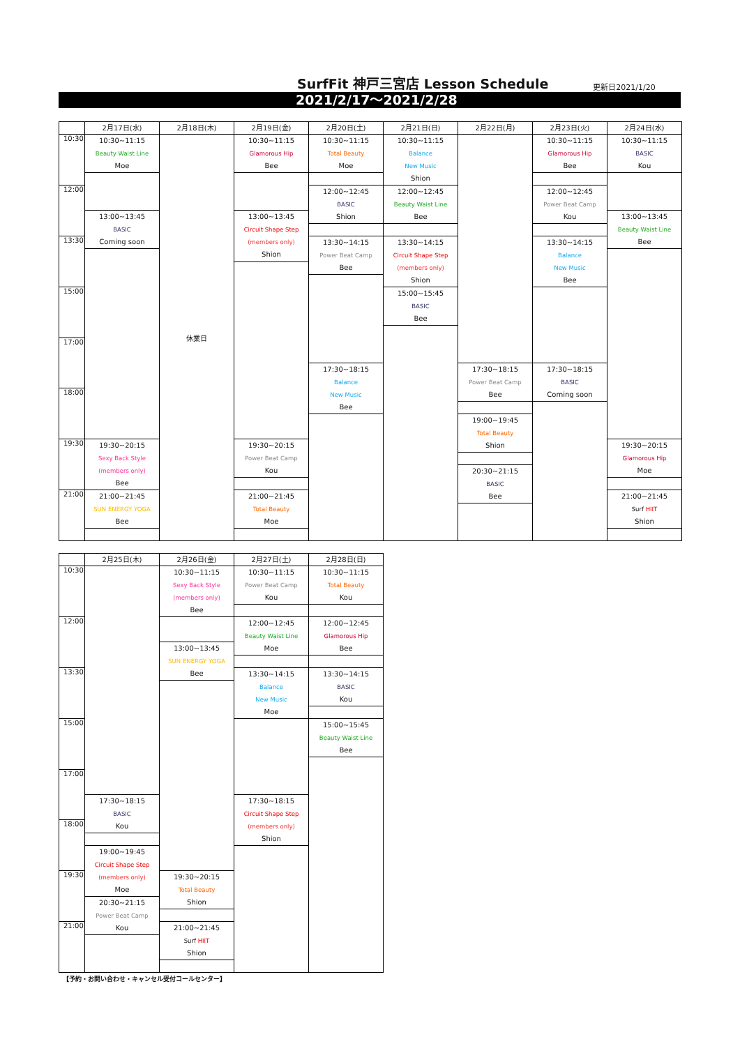SurfFit 神戸三宮店 Lesson Schedule
更新日2021/1/20
2021/2/17〜2021/2/28
| | 2月17日(水) | 2月18日(木) | 2月19日(金) | 2月20日(土) | 2月21日(日) | 2月22日(月) | 2月23日(火) | 2月24日(水) |
| --- | --- | --- | --- | --- | --- | --- | --- | --- |
| 10:30 | 10:30~11:15 Beauty Waist Line Moe | 休業日 | 10:30~11:15 Glamorous Hip Bee | 10:30~11:15 Total Beauty Moe | 10:30~11:15 Balance New Music Shion | | 10:30~11:15 Glamorous Hip Bee | 10:30~11:15 BASIC Kou |
| 12:00 | | | | 12:00~12:45 BASIC Shion | 12:00~12:45 Beauty Waist Line Bee | | 12:00~12:45 Power Beat Camp Kou | |
| | 13:00~13:45 BASIC Coming soon | | 13:00~13:45 Circuit Shape Step (members only) Shion | | | | | 13:00~13:45 Beauty Waist Line Bee |
| 13:30 | | | | 13:30~14:15 Power Beat Camp Bee | 13:30~14:15 Circuit Shape Step (members only) Shion | | 13:30~14:15 Balance New Music Bee | |
| 15:00 | | | | | 15:00~15:45 BASIC Bee | | | |
| 17:00 | | | | | | | | |
| | | | | 17:30~18:15 Balance New Music Bee | | 17:30~18:15 Power Beat Camp Bee | 17:30~18:15 BASIC Coming soon | |
| 18:00 | | | | | | | | |
| | | | | | | 19:00~19:45 Total Beauty Shion | | |
| 19:30 | 19:30~20:15 Sexy Back Style (members only) Bee | | 19:30~20:15 Power Beat Camp Kou | | | | | 19:30~20:15 Glamorous Hip Moe |
| | | | | | | 20:30~21:15 BASIC Bee | | |
| 21:00 | 21:00~21:45 SUN ENERGY YOGA Bee | | 21:00~21:45 Total Beauty Moe | | | | | 21:00~21:45 Surf HIIT Shion |
| | 2月25日(木) | 2月26日(金) | 2月27日(土) | 2月28日(日) |
| --- | --- | --- | --- | --- |
| 10:30 | | 10:30~11:15 Sexy Back Style (members only) Bee | 10:30~11:15 Power Beat Camp Kou | 10:30~11:15 Total Beauty Kou |
| 12:00 | | | 12:00~12:45 Beauty Waist Line Moe | 12:00~12:45 Glamorous Hip Bee |
| | | 13:00~13:45 SUN ENERGY YOGA Bee | | |
| 13:30 | | | 13:30~14:15 Balance New Music Moe | 13:30~14:15 BASIC Kou |
| 15:00 | | | | 15:00~15:45 Beauty Waist Line Bee |
| 17:00 | | | | |
| | 17:30~18:15 BASIC Kou | | 17:30~18:15 Circuit Shape Step (members only) Shion | |
| 18:00 | | | | |
| | 19:00~19:45 Circuit Shape Step (members only) Moe | | | |
| 19:30 | | 19:30~20:15 Total Beauty Shion | | |
| | 20:30~21:15 Power Beat Camp Kou | | | |
| 21:00 | | 21:00~21:45 Surf HIIT Shion | | |
【予約・お問い合わせ・キャンセル受付コールセンター】